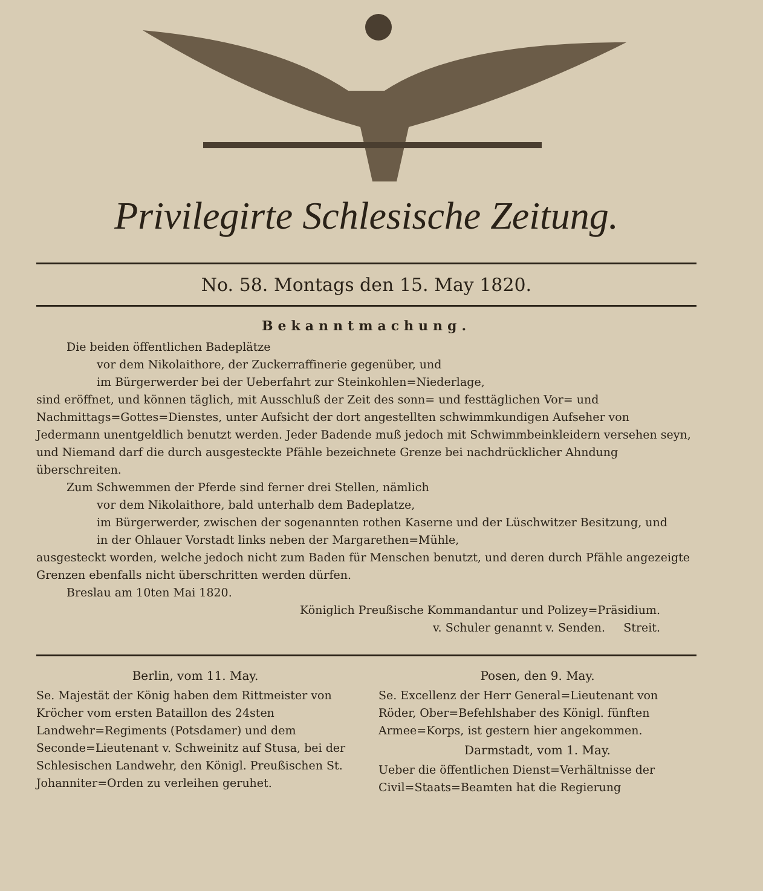Privilegirte Schlesische Zeitung.
No. 58. Montags den 15. May 1820.
Bekanntmachung.
Die beiden öffentlichen Badeplätze
vor dem Nikolaithore, der Zuckerraffinerie gegenüber, und
im Bürgerwerder bei der Ueberfahrt zur Steinkohlen=Niederlage,
sind eröffnet, und können täglich, mit Ausschluß der Zeit des sonn= und festtäglichen Vor= und Nachmittags=Gottes=Dienstes, unter Aufsicht der dort angestellten schwimmkundigen Aufseher von Jedermann unentgeldlich benutzt werden. Jeder Badende muß jedoch mit Schwimmbeinkleidern versehen seyn, und Niemand darf die durch ausgesteckte Pfähle bezeichnete Grenze bei nachdrücklicher Ahndung überschreiten.
Zum Schwemmen der Pferde sind ferner drei Stellen, nämlich
vor dem Nikolaithore, bald unterhalb dem Badeplatze,
im Bürgerwerder, zwischen der sogenannten rothen Kaserne und der Lüschwitzer Besitzung, und
in der Ohlauer Vorstadt links neben der Margarethen=Mühle,
ausgesteckt worden, welche jedoch nicht zum Baden für Menschen benutzt, und deren durch Pfähle angezeigte Grenzen ebenfalls nicht überschritten werden dürfen.
Breslau am 10ten Mai 1820.
Königlich Preußische Kommandantur und Polizey=Präsidium.
v. Schuler genannt v. Senden. Streit.
Berlin, vom 11. May.
Se. Majestät der König haben dem Rittmeister von Kröcher vom ersten Bataillon des 24sten Landwehr=Regiments (Potsdamer) und dem Seconde=Lieutenant v. Schweinitz auf Stusa, bei der Schlesischen Landwehr, den Königl. Preußischen St. Johanniter=Orden zu verleihen geruhet.
Posen, den 9. May.
Se. Excellenz der Herr General=Lieutenant von Röder, Ober=Befehlshaber des Königl. fünften Armee=Korps, ist gestern hier angekommen.
Darmstadt, vom 1. May.
Ueber die öffentlichen Dienst=Verhältnisse der Civil=Staats=Beamten hat die Regierung